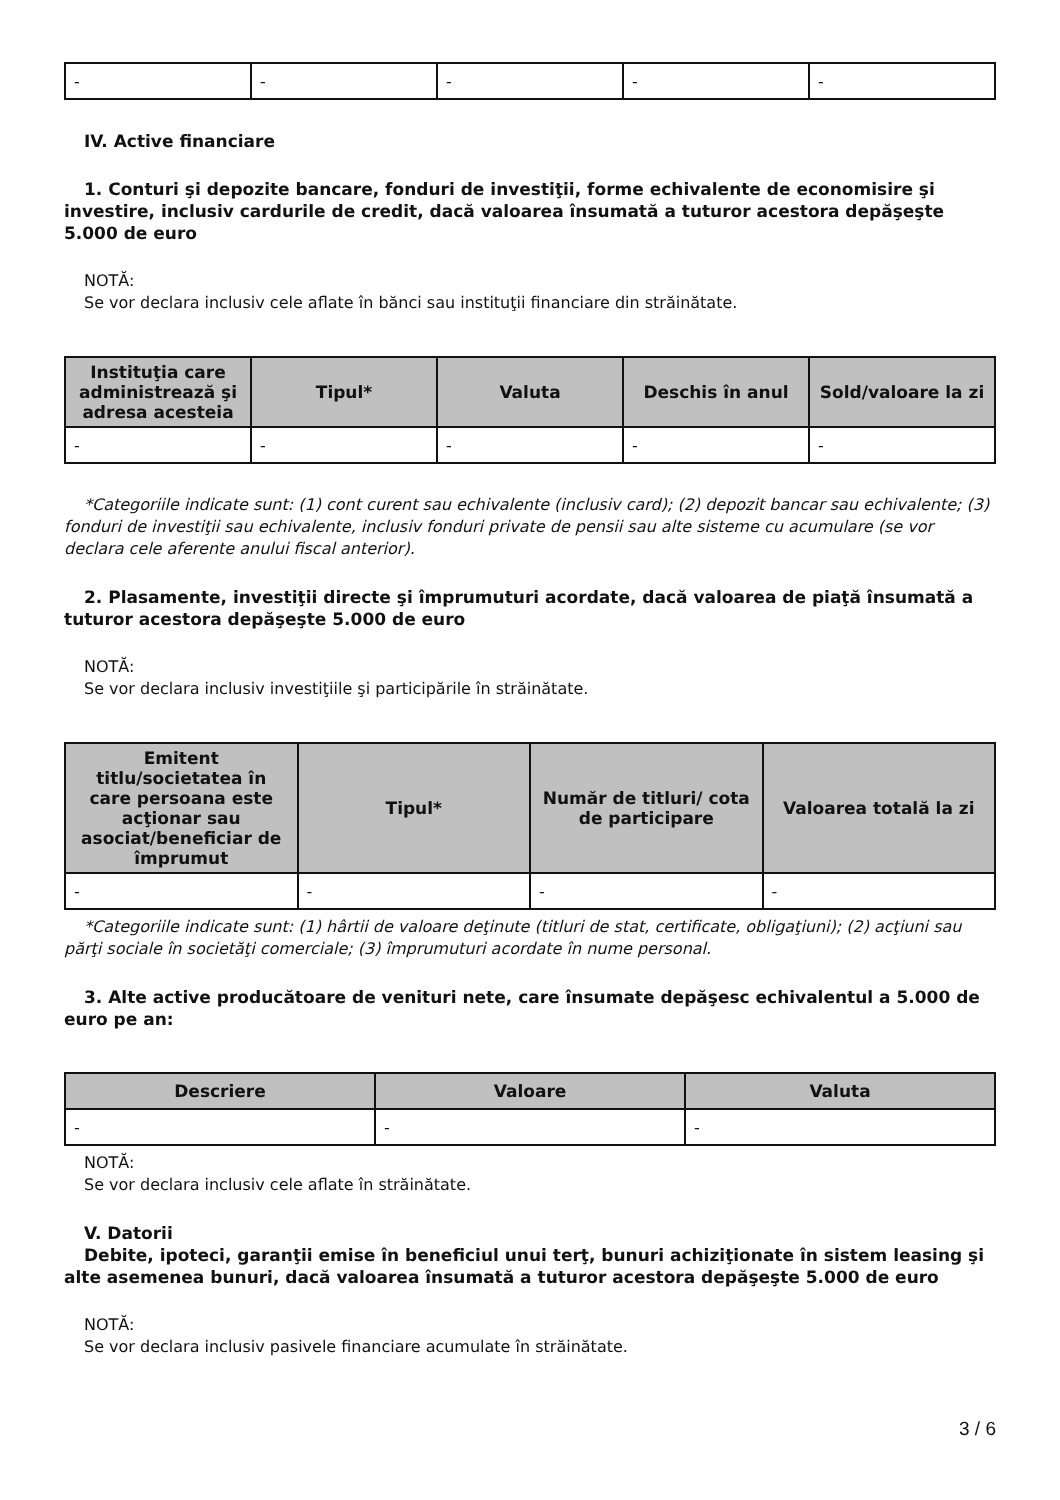| - | - | - | - | - |
IV. Active financiare
1. Conturi şi depozite bancare, fonduri de investiţii, forme echivalente de economisire şi investire, inclusiv cardurile de credit, dacă valoarea însumată a tuturor acestora depăşeşte 5.000 de euro
NOTĂ:
Se vor declara inclusiv cele aflate în bănci sau instituţii financiare din străinătate.
| Instituţia care administrează şi adresa acesteia | Tipul* | Valuta | Deschis în anul | Sold/valoare la zi |
| --- | --- | --- | --- | --- |
| - | - | - | - | - |
*Categoriile indicate sunt: (1) cont curent sau echivalente (inclusiv card); (2) depozit bancar sau echivalente; (3) fonduri de investiţii sau echivalente, inclusiv fonduri private de pensii sau alte sisteme cu acumulare (se vor declara cele aferente anului fiscal anterior).
2. Plasamente, investiţii directe şi împrumuturi acordate, dacă valoarea de piaţă însumată a tuturor acestora depăşeşte 5.000 de euro
NOTĂ:
Se vor declara inclusiv investiţiile şi participările în străinătate.
| Emitent titlu/societatea în care persoana este acţionar sau asociat/beneficiar de împrumut | Tipul* | Număr de titluri/ cota de participare | Valoarea totală la zi |
| --- | --- | --- | --- |
| - | - | - | - |
*Categoriile indicate sunt: (1) hârtii de valoare deţinute (titluri de stat, certificate, obligaţiuni); (2) acţiuni sau părţi sociale în societăţi comerciale; (3) împrumuturi acordate în nume personal.
3. Alte active producătoare de venituri nete, care însumate depăşesc echivalentul a 5.000 de euro pe an:
| Descriere | Valoare | Valuta |
| --- | --- | --- |
| - | - | - |
NOTĂ:
Se vor declara inclusiv cele aflate în străinătate.
V. Datorii
Debite, ipoteci, garanţii emise în beneficiul unui terţ, bunuri achiziţionate în sistem leasing şi alte asemenea bunuri, dacă valoarea însumată a tuturor acestora depăşeşte 5.000 de euro
NOTĂ:
Se vor declara inclusiv pasivele financiare acumulate în străinătate.
3 / 6